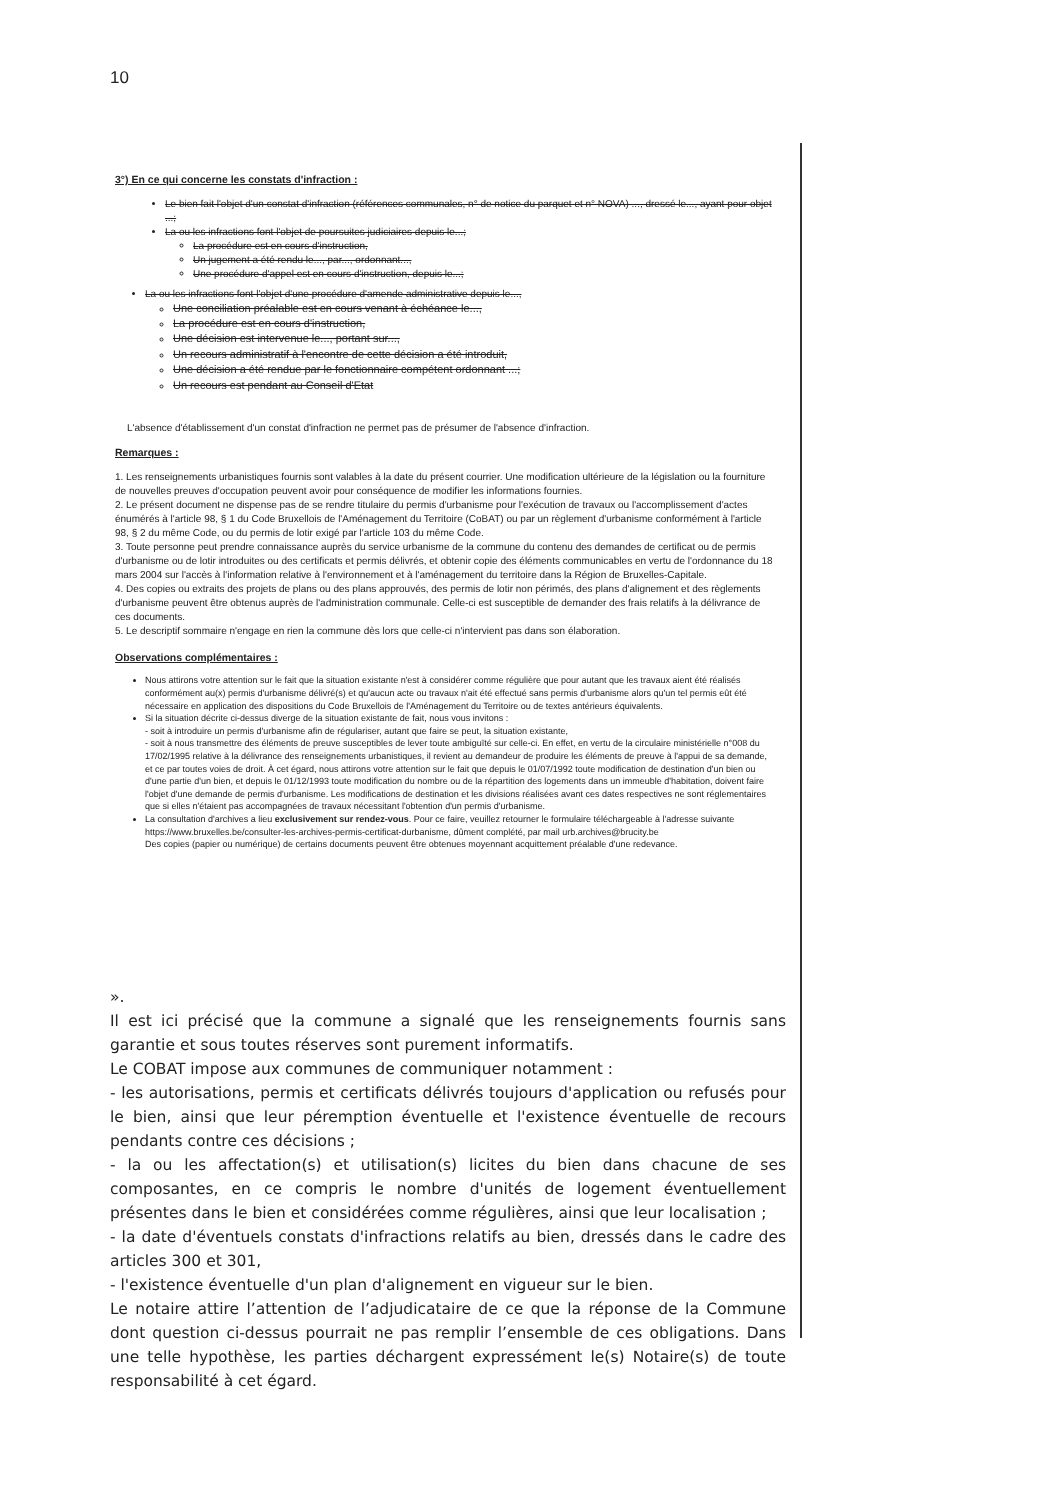10
3°) En ce qui concerne les constats d'infraction :
Le bien fait l'objet d'un constat d'infraction (références communales, n° de notice du parquet et n° NOVA) ..., dressé le..., ayant pour objet ...;
La ou les infractions font l'objet de poursuites judiciaires depuis le...;
La procédure est en cours d'instruction,
Un jugement a été rendu le..., par..., ordonnant...,
Une procédure d'appel est en cours d'instruction, depuis le...;
La ou les infractions font l'objet d'une procédure d'amende administrative depuis le...,
Une conciliation préalable est en cours venant à échéance le...,
La procédure est en cours d'instruction,
Une décision est intervenue le..., portant sur...,
Un recours administratif à l'encontre de cette décision a été introduit,
Une décision a été rendue par le fonctionnaire compétent ordonnant ...;
Un recours est pendant au Conseil d'Etat
L'absence d'établissement d'un constat d'infraction ne permet pas de présumer de l'absence d'infraction.
Remarques :
1. Les renseignements urbanistiques fournis sont valables à la date du présent courrier. Une modification ultérieure de la législation ou la fourniture de nouvelles preuves d'occupation peuvent avoir pour conséquence de modifier les informations fournies.
2. Le présent document ne dispense pas de se rendre titulaire du permis d'urbanisme pour l'exécution de travaux ou l'accomplissement d'actes énumérés à l'article 98, § 1 du Code Bruxellois de l'Aménagement du Territoire (CoBAT) ou par un règlement d'urbanisme conformément à l'article 98, § 2 du même Code, ou du permis de lotir exigé par l'article 103 du même Code.
3. Toute personne peut prendre connaissance auprès du service urbanisme de la commune du contenu des demandes de certificat ou de permis d'urbanisme ou de lotir introduites ou des certificats et permis délivrés, et obtenir copie des éléments communicables en vertu de l'ordonnance du 18 mars 2004 sur l'accès à l'information relative à l'environnement et à l'aménagement du territoire dans la Région de Bruxelles-Capitale.
4. Des copies ou extraits des projets de plans ou des plans approuvés, des permis de lotir non périmés, des plans d'alignement et des règlements d'urbanisme peuvent être obtenus auprès de l'administration communale. Celle-ci est susceptible de demander des frais relatifs à la délivrance de ces documents.
5. Le descriptif sommaire n'engage en rien la commune dès lors que celle-ci n'intervient pas dans son élaboration.
Observations complémentaires :
Nous attirons votre attention sur le fait que la situation existante n'est à considérer comme régulière que pour autant que les travaux aient été réalisés conformément au(x) permis d'urbanisme délivré(s) et qu'aucun acte ou travaux n'ait été effectué sans permis d'urbanisme alors qu'un tel permis eût été nécessaire en application des dispositions du Code Bruxellois de l'Aménagement du Territoire ou de textes antérieurs équivalents.
Si la situation décrite ci-dessus diverge de la situation existante de fait, nous vous invitons :
- soit à introduire un permis d'urbanisme afin de régulariser, autant que faire se peut, la situation existante,
- soit à nous transmettre des éléments de preuve susceptibles de lever toute ambiguïté sur celle-ci. En effet, en vertu de la circulaire ministérielle n°008 du 17/02/1995 relative à la délivrance des renseignements urbanistiques, il revient au demandeur de produire les éléments de preuve à l'appui de sa demande, et ce par toutes voies de droit. À cet égard, nous attirons votre attention sur le fait que depuis le 01/07/1992 toute modification de destination d'un bien ou d'une partie d'un bien, et depuis le 01/12/1993 toute modification du nombre ou de la répartition des logements dans un immeuble d'habitation, doivent faire l'objet d'une demande de permis d'urbanisme. Les modifications de destination et les divisions réalisées avant ces dates respectives ne sont réglementaires que si elles n'étaient pas accompagnées de travaux nécessitant l'obtention d'un permis d'urbanisme.
La consultation d'archives a lieu exclusivement sur rendez-vous. Pour ce faire, veuillez retourner le formulaire téléchargeable à l'adresse suivante https://www.bruxelles.be/consulter-les-archives-permis-certificat-durbanisme, dûment complété, par mail urb.archives@brucity.be
Des copies (papier ou numérique) de certains documents peuvent être obtenues moyennant acquittement préalable d'une redevance.
».
Il est ici précisé que la commune a signalé que les renseignements fournis sans garantie et sous toutes réserves sont purement informatifs.
Le COBAT impose aux communes de communiquer notamment :
- les autorisations, permis et certificats délivrés toujours d'application ou refusés pour le bien, ainsi que leur péremption éventuelle et l'existence éventuelle de recours pendants contre ces décisions ;
- la ou les affectation(s) et utilisation(s) licites du bien dans chacune de ses composantes, en ce compris le nombre d'unités de logement éventuellement présentes dans le bien et considérées comme régulières, ainsi que leur localisation ;
- la date d'éventuels constats d'infractions relatifs au bien, dressés dans le cadre des articles 300 et 301,
- l'existence éventuelle d'un plan d'alignement en vigueur sur le bien.
Le notaire attire l’attention de l’adjudicataire de ce que la réponse de la Commune dont question ci-dessus pourrait ne pas remplir l’ensemble de ces obligations. Dans une telle hypothèse, les parties déchargent expressément le(s) Notaire(s) de toute responsabilité à cet égard.